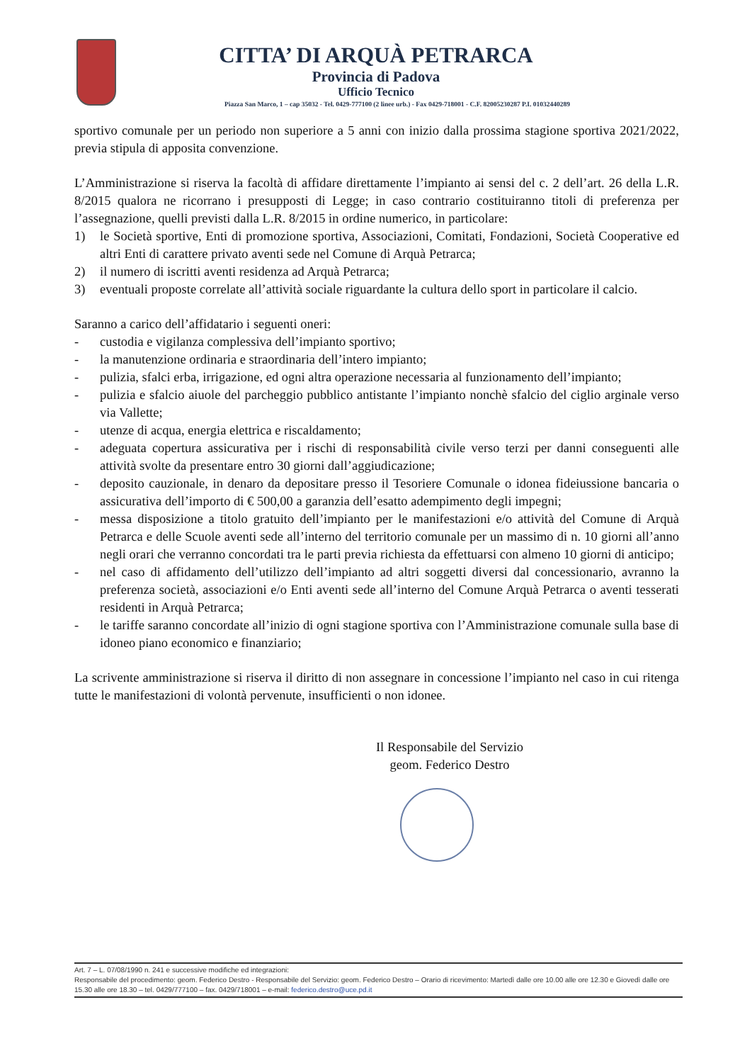CITTA’ DI ARQUÀ PETRARCA
Provincia di Padova
Ufficio Tecnico
Piazza San Marco, 1 – cap 35032 - Tel. 0429-777100 (2 linee urb.) - Fax 0429-718001 - C.F. 82005230287 P.I. 01032440289
sportivo comunale per un periodo non superiore a 5 anni con inizio dalla prossima stagione sportiva 2021/2022, previa stipula di apposita convenzione.
L’Amministrazione si riserva la facoltà di affidare direttamente l’impianto ai sensi del c. 2 dell’art. 26 della L.R. 8/2015 qualora ne ricorrano i presupposti di Legge; in caso contrario costituiranno titoli di preferenza per l’assegnazione, quelli previsti dalla L.R. 8/2015 in ordine numerico, in particolare:
1) le Società sportive, Enti di promozione sportiva, Associazioni, Comitati, Fondazioni, Società Cooperative ed altri Enti di carattere privato aventi sede nel Comune di Arquà Petrarca;
2) il numero di iscritti aventi residenza ad Arquà Petrarca;
3) eventuali proposte correlate all’attività sociale riguardante la cultura dello sport in particolare il calcio.
Saranno a carico dell’affidatario i seguenti oneri:
- custodia e vigilanza complessiva dell’impianto sportivo;
- la manutenzione ordinaria e straordinaria dell’intero impianto;
- pulizia, sfalci erba, irrigazione, ed ogni altra operazione necessaria al funzionamento dell’impianto;
- pulizia e sfalcio aiuole del parcheggio pubblico antistante l’impianto nonchè sfalcio del ciglio arginale verso via Vallette;
- utenze di acqua, energia elettrica e riscaldamento;
- adeguata copertura assicurativa per i rischi di responsabilità civile verso terzi per danni conseguenti alle attività svolte da presentare entro 30 giorni dall’aggiudicazione;
- deposito cauzionale, in denaro da depositare presso il Tesoriere Comunale o idonea fideiussione bancaria o assicurativa dell’importo di € 500,00 a garanzia dell’esatto adempimento degli impegni;
- messa disposizione a titolo gratuito dell’impianto per le manifestazioni e/o attività del Comune di Arquà Petrarca e delle Scuole aventi sede all’interno del territorio comunale per un massimo di n. 10 giorni all’anno negli orari che verranno concordati tra le parti previa richiesta da effettuarsi con almeno 10 giorni di anticipo;
- nel caso di affidamento dell’utilizzo dell’impianto ad altri soggetti diversi dal concessionario, avranno la preferenza società, associazioni e/o Enti aventi sede all’interno del Comune Arquà Petrarca o aventi tesserati residenti in Arquà Petrarca;
- le tariffe saranno concordate all’inizio di ogni stagione sportiva con l’Amministrazione comunale sulla base di idoneo piano economico e finanziario;
La scrivente amministrazione si riserva il diritto di non assegnare in concessione l’impianto nel caso in cui ritenga tutte le manifestazioni di volontà pervenute, insufficienti o non idonee.
Il Responsabile del Servizio
geom. Federico Destro
Art. 7 – L. 07/08/1990 n. 241 e successive modifiche ed integrazioni:
Responsabile del procedimento: geom. Federico Destro - Responsabile del Servizio: geom. Federico Destro – Orario di ricevimento: Martedì dalle ore 10.00 alle ore 12.30 e Giovedì dalle ore 15.30 alle ore 18.30 – tel. 0429/777100 – fax. 0429/718001 – e-mail: federico.destro@uce.pd.it